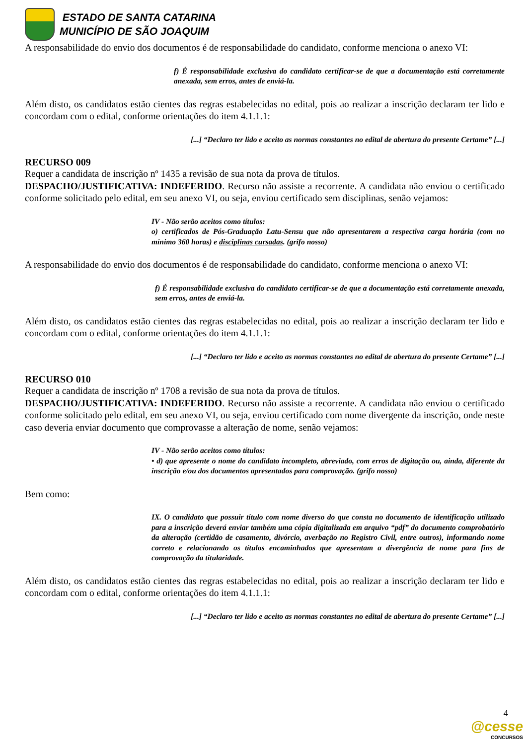ESTADO DE SANTA CATARINA
MUNICÍPIO DE SÃO JOAQUIM
A responsabilidade do envio dos documentos é de responsabilidade do candidato, conforme menciona o anexo VI:
f) É responsabilidade exclusiva do candidato certificar-se de que a documentação está corretamente anexada, sem erros, antes de enviá-la.
Além disto, os candidatos estão cientes das regras estabelecidas no edital, pois ao realizar a inscrição declaram ter lido e concordam com o edital, conforme orientações do item 4.1.1.1:
[...] “Declaro ter lido e aceito as normas constantes no edital de abertura do presente Certame” [...]
RECURSO 009
Requer a candidata de inscrição nº 1435 a revisão de sua nota da prova de títulos.
DESPACHO/JUSTIFICATIVA: INDEFERIDO. Recurso não assiste a recorrente. A candidata não enviou o certificado conforme solicitado pelo edital, em seu anexo VI, ou seja, enviou certificado sem disciplinas, senão vejamos:
IV - Não serão aceitos como títulos:
o) certificados de Pós-Graduação Latu-Sensu que não apresentarem a respectiva carga horária (com no mínimo 360 horas) e disciplinas cursadas. (grifo nosso)
A responsabilidade do envio dos documentos é de responsabilidade do candidato, conforme menciona o anexo VI:
f) É responsabilidade exclusiva do candidato certificar-se de que a documentação está corretamente anexada, sem erros, antes de enviá-la.
Além disto, os candidatos estão cientes das regras estabelecidas no edital, pois ao realizar a inscrição declaram ter lido e concordam com o edital, conforme orientações do item 4.1.1.1:
[...] “Declaro ter lido e aceito as normas constantes no edital de abertura do presente Certame” [...]
RECURSO 010
Requer a candidata de inscrição nº 1708 a revisão de sua nota da prova de títulos.
DESPACHO/JUSTIFICATIVA: INDEFERIDO. Recurso não assiste a recorrente. A candidata não enviou o certificado conforme solicitado pelo edital, em seu anexo VI, ou seja, enviou certificado com nome divergente da inscrição, onde neste caso deveria enviar documento que comprovasse a alteração de nome, senão vejamos:
IV - Não serão aceitos como títulos:
• d) que apresente o nome do candidato incompleto, abreviado, com erros de digitação ou, ainda, diferente da inscrição e/ou dos documentos apresentados para comprovação. (grifo nosso)
Bem como:
IX. O candidato que possuir título com nome diverso do que consta no documento de identificação utilizado para a inscrição deverá enviar também uma cópia digitalizada em arquivo “pdf” do documento comprobatório da alteração (certidão de casamento, divórcio, averbação no Registro Civil, entre outros), informando nome correto e relacionando os títulos encaminhados que apresentam a divergência de nome para fins de comprovação da titularidade.
Além disto, os candidatos estão cientes das regras estabelecidas no edital, pois ao realizar a inscrição declaram ter lido e concordam com o edital, conforme orientações do item 4.1.1.1:
[...] “Declaro ter lido e aceito as normas constantes no edital de abertura do presente Certame” [...]
4
@cesse
CONCURSOS